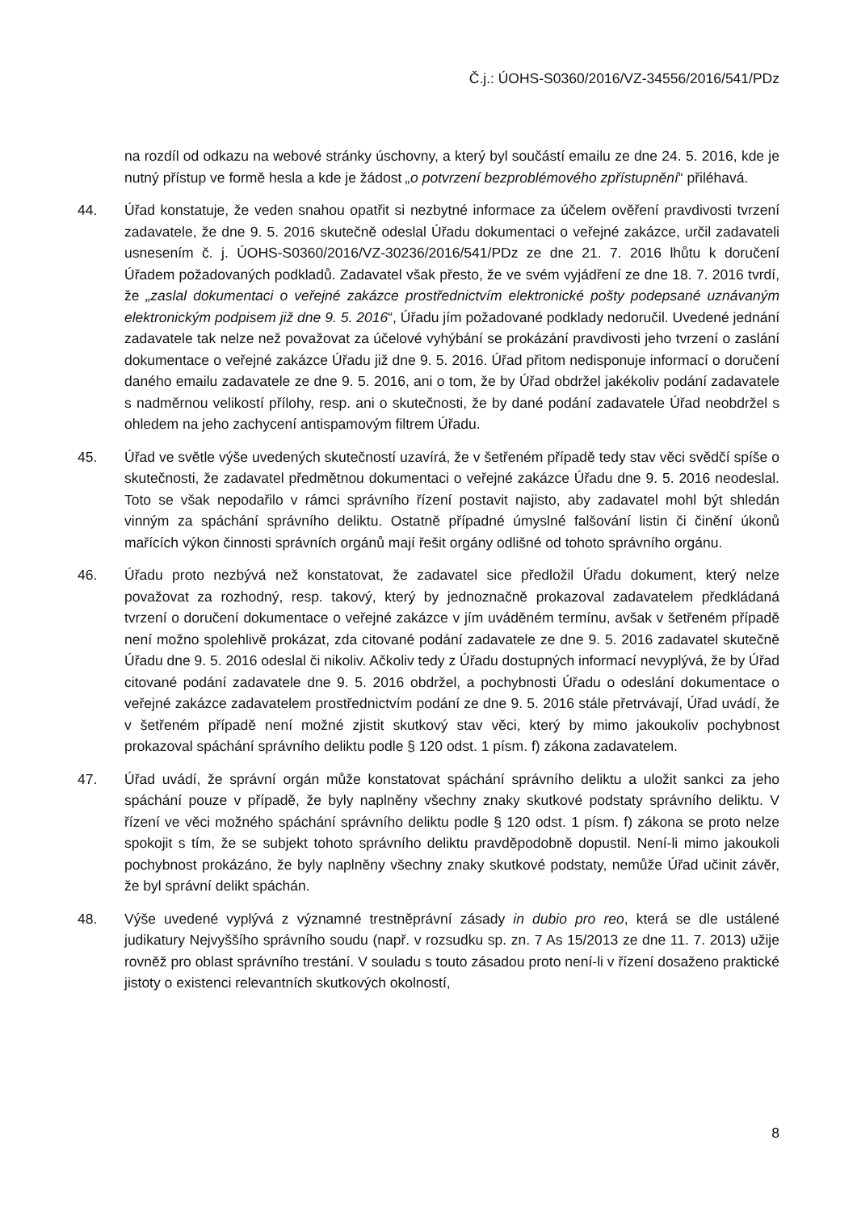Č.j.: ÚOHS-S0360/2016/VZ-34556/2016/541/PDz
na rozdíl od odkazu na webové stránky úschovny, a který byl součástí emailu ze dne 24. 5. 2016, kde je nutný přístup ve formě hesla a kde je žádost „o potvrzení bezproblémového zpřístupnění“ přiléhavá.
44. Úřad konstatuje, že veden snahou opatřit si nezbytné informace za účelem ověření pravdivosti tvrzení zadavatele, že dne 9. 5. 2016 skutečně odeslal Úřadu dokumentaci o veřejné zakázce, určil zadavateli usnesením č. j. ÚOHS-S0360/2016/VZ-30236/2016/541/PDz ze dne 21. 7. 2016 lhůtu k doručení Úřadem požadovaných podkladů. Zadavatel však přesto, že ve svém vyjádření ze dne 18. 7. 2016 tvrdí, že „zaslal dokumentaci o veřejné zakázce prostřednictvím elektronické pošty podepsané uznávaným elektronickým podpisem již dne 9. 5. 2016“, Úřadu jím požadované podklady nedoručil. Uvedené jednání zadavatele tak nelze než považovat za účelové vyhýbání se prokázání pravdivosti jeho tvrzení o zaslání dokumentace o veřejné zakázce Úřadu již dne 9. 5. 2016. Úřad přitom nedisponuje informací o doručení daného emailu zadavatele ze dne 9. 5. 2016, ani o tom, že by Úřad obdržel jakékoliv podání zadavatele s nadměrnou velikostí přílohy, resp. ani o skutečnosti, že by dané podání zadavatele Úřad neobdržel s ohledem na jeho zachycení antispamovým filtrem Úřadu.
45. Úřad ve světle výše uvedených skutečností uzavírá, že v šetřeném případě tedy stav věci svědčí spíše o skutečnosti, že zadavatel předmětnou dokumentaci o veřejné zakázce Úřadu dne 9. 5. 2016 neodeslal. Toto se však nepodařilo v rámci správního řízení postavit najisto, aby zadavatel mohl být shledán vinným za spáchání správního deliktu. Ostatně případné úmyslné falšování listin či činění úkonů mařících výkon činnosti správních orgánů mají řešit orgány odlišné od tohoto správního orgánu.
46. Úřadu proto nezbývá než konstatovat, že zadavatel sice předložil Úřadu dokument, který nelze považovat za rozhodný, resp. takový, který by jednoznačně prokazoval zadavatelem předkládaná tvrzení o doručení dokumentace o veřejné zakázce v jím uváděném termínu, avšak v šetřeném případě není možno spolehlivě prokázat, zda citované podání zadavatele ze dne 9. 5. 2016 zadavatel skutečně Úřadu dne 9. 5. 2016 odeslal či nikoliv. Ačkoliv tedy z Úřadu dostupných informací nevyplývá, že by Úřad citované podání zadavatele dne 9. 5. 2016 obdržel, a pochybnosti Úřadu o odeslání dokumentace o veřejné zakázce zadavatelem prostřednictvím podání ze dne 9. 5. 2016 stále přetrvávají, Úřad uvádí, že v šetřeném případě není možné zjistit skutkový stav věci, který by mimo jakoukoliv pochybnost prokazoval spáchání správního deliktu podle § 120 odst. 1 písm. f) zákona zadavatelem.
47. Úřad uvádí, že správní orgán může konstatovat spáchání správního deliktu a uložit sankci za jeho spáchání pouze v případě, že byly naplněny všechny znaky skutkové podstaty správního deliktu. V řízení ve věci možného spáchání správního deliktu podle § 120 odst. 1 písm. f) zákona se proto nelze spokojit s tím, že se subjekt tohoto správního deliktu pravděpodobně dopustil. Není-li mimo jakoukoli pochybnost prokázáno, že byly naplněny všechny znaky skutkové podstaty, nemůže Úřad učinit závěr, že byl správní delikt spáchán.
48. Výše uvedené vyplývá z významné trestněprávní zásady in dubio pro reo, která se dle ustálené judikatury Nejvyššího správního soudu (např. v rozsudku sp. zn. 7 As 15/2013 ze dne 11. 7. 2013) užije rovněž pro oblast správního trestání. V souladu s touto zásadou proto není-li v řízení dosaženo praktické jistoty o existenci relevantních skutkových okolností,
8